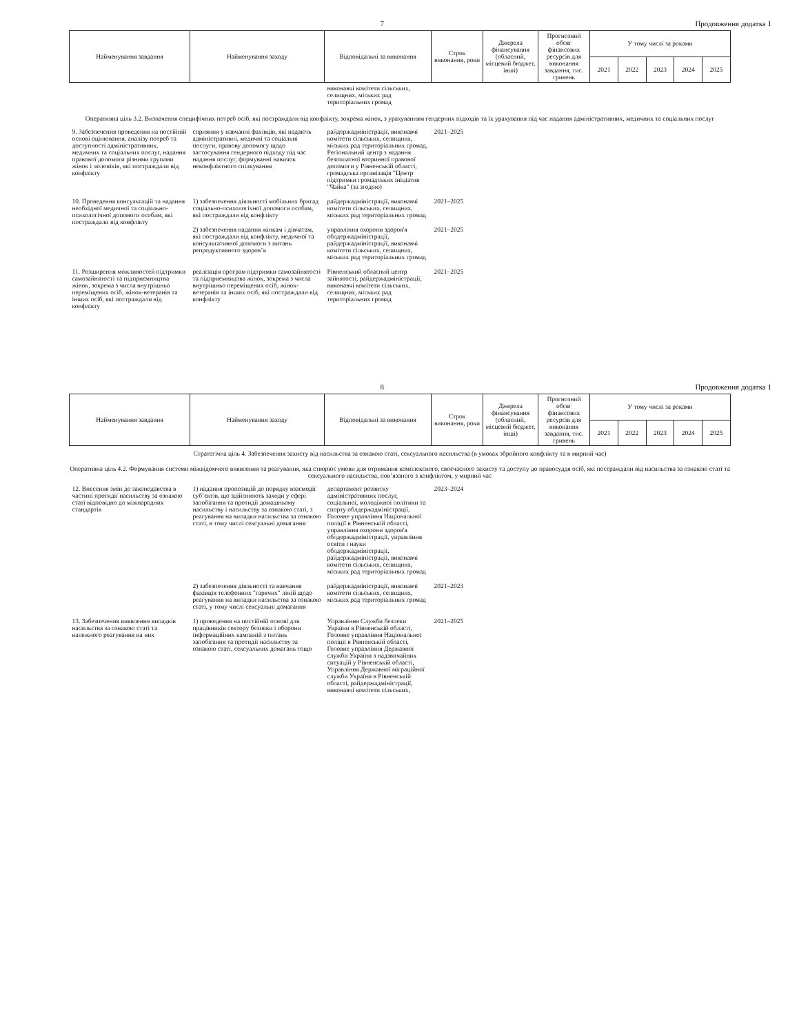7 Продовження додатка 1
| Найменування завдання | Найменування заходу | Відповідальні за виконання | Строк виконання, роки | Джерела фінансування (обласний, місцевий бюджет, інші) | Прогнозний обсяг фінансових ресурсів для виконання завдання, тис. гривень | У тому числі за роками | | | | |
| --- | --- | --- | --- | --- | --- | --- | --- | --- | --- | --- |
| | | | | | | 2021 | 2022 | 2023 | 2024 | 2025 |
| | | виконавчі комітети сільських, селищних, міських рад територіальних громад | | | | | | | | |
| Оперативна ціль 3.2. Визначення специфічних потреб осіб, які постраждали від конфлікту, зокрема жінок, з урахуванням гендерних підходів та їх урахування під час надання адміністративних, медичних та соціальних послуг | | | | | | | | | | |
| 9. Забезпечення проведення на постійній основі оцінювання, аналізу потреб та доступності адміністративних, медичних та соціальних послуг, надання правової допомоги різними групами жінок і чоловіків, які постраждали від конфлікту | сприяння у навчанні фахівців, які надають адміністративні, медичні та соціальні послуги, правову допомогу щодо застосування гендерного підходу під час надання послуг, формуванні навичок неконфліктного спілкування | райдержадміністрації, виконавчі комітети сільських, селищних, міських рад територіальних громад, Регіональний центр з надання безоплатної вторинної правової допомоги у Рівненській області, громадська організація "Центр підтримки громадських ініціатив "Чайка" (за згодою) | 2021–2025 | | | | | | | |
| 10. Проведення консультацій та надання необхідної медичної та соціально-психологічної допомоги особам, які постраждали від конфлікту | 1) забезпечення діяльності мобільних бригад соціально-психологічної допомоги особам, які постраждали від конфлікту | райдержадміністрації, виконавчі комітети сільських, селищних, міських рад територіальних громад | 2021–2025 | | | | | | | |
| | 2) забезпечення надання жінкам і дівчатам, які постраждали від конфлікту, медичної та консультативної допомоги з питань репродуктивного здоров’я | управління охорони здоров'я облдержадміністрації, райдержадміністрації, виконавчі комітети сільських, селищних, міських рад територіальних громад | 2021–2025 | | | | | | | |
| 11. Розширення можливостей підтримки самозайнятості та підприємництва жінок, зокрема з числа внутрішньо переміщених осіб, жінок-ветеранів та інших осіб, які постраждали від конфлікту | реалізація програм підтримки самозайнятості та підприємництва жінок, зокрема з числа внутрішньо переміщених осіб, жінок-ветеранів та інших осіб, які постраждали від конфлікту | Рівненський обласний центр зайнятості, райдержадміністрації, виконавчі комітети сільських, селищних, міських рад територіальних громад | 2021–2025 | | | | | | | |
8 Продовження додатка 1
| Найменування завдання | Найменування заходу | Відповідальні за виконання | Строк виконання, роки | Джерела фінансування (обласний, місцевий бюджет, інші) | Прогнозний обсяг фінансових ресурсів для виконання завдання, тис. гривень | У тому числі за роками | | | | |
| --- | --- | --- | --- | --- | --- | --- | --- | --- | --- | --- |
| | | | | | | 2021 | 2022 | 2023 | 2024 | 2025 |
| Стратегічна ціль 4. Забезпечення захисту від насильства за ознакою статі, сексуального насильства (в умовах збройного конфлікту та в мирний час) | | | | | | | | | | |
| Оперативна ціль 4.2. Формування системи міжвідомчого виявлення та реагування, яка створює умови для отримання комплексного, своєчасного захисту та доступу до правосуддя осіб, які постраждали від насильства за ознакою статі та сексуального насильства, пов’язаного з конфліктом, у мирний час | | | | | | | | | | |
| 12. Внесення змін до законодавства в частині протидії насильству за ознакою статі відповідно до міжнародних стандартів | 1) надання пропозицій до порядку взаємодії суб’єктів, що здійснюють заходи у сфері запобігання та протидії домашньому насильству і насильству за ознакою статі, з реагування на випадки насильства за ознакою статі, в тому числі сексуальні домагання | департамент розвитку адміністративних послуг, соціальної, молодіжної політики та спорту облдержадміністрації, Головне управління Національної поліції в Рівненській області, управління охорони здоров'я облдержадміністрації, управління освіти і науки облдержадміністрації, райдержадміністрації, виконавчі комітети сільських, селищних, міських рад територіальних громад | 2023–2024 | | | | | | | |
| | 2) забезпечення діяльності та навчання фахівців телефонних "гарячих" ліній щодо реагування на випадки насильства за ознакою статі, у тому числі сексуальні домагання | райдержадміністрації, виконавчі комітети сільських, селищних, міських рад територіальних громад | 2021–2023 | | | | | | | |
| 13. Забезпечення виявлення випадків насильства за ознакою статі та належного реагування на них | 1) проведення на постійній основі для працівників сектору безпеки і оборони інформаційних кампаній з питань запобігання та протидії насильству за ознакою статі, сексуальних домагань тощо | Управління Служби безпеки України в Рівненській області, Головне управління Національної поліції в Рівненській області, Головне управління Державної служби України з надзвичайних ситуацій у Рівненській області, Управління Державної міграційної служби України в Рівненській області, райдержадміністрації, виконавчі комітети сільських, | 2021–2025 | | | | | | | |